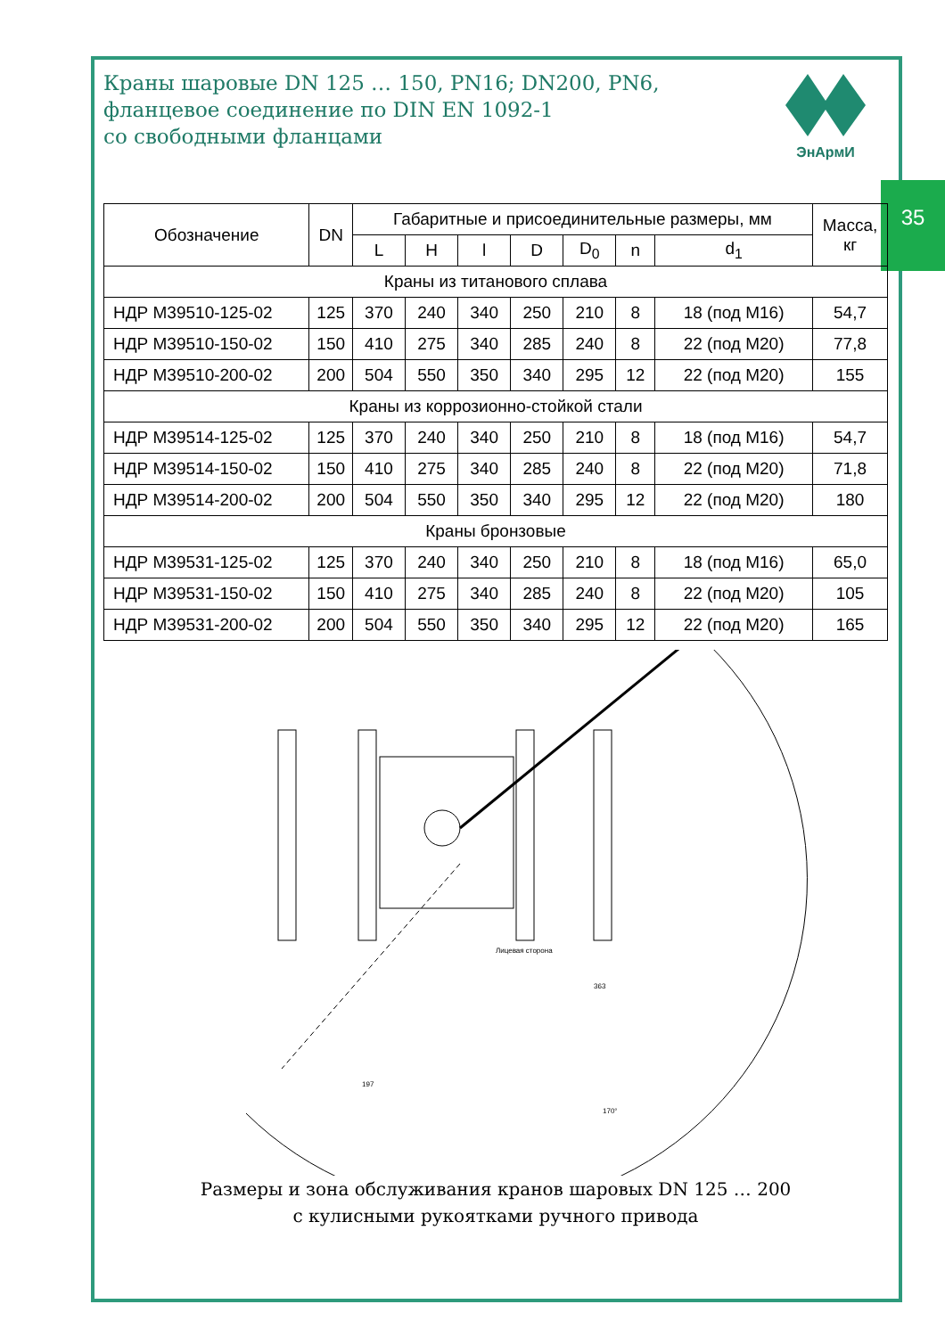35
Краны шаровые DN 125 … 150, PN16; DN200, PN6,
фланцевое соединение по DIN EN 1092-1
со свободными фланцами
ЭнАрмИ
| Обозначение | DN | Габаритные и присоединительные размеры, мм | | | | | | | Масса, кг |
| --- | --- | --- | --- | --- | --- | --- | --- | --- | --- |
| | | L | H | l | D | D<sub>0</sub> | n | d<sub>1</sub> | |
| Краны из титанового сплава | | | | | | | | | |
| НДР М39510-125-02 | 125 | 370 | 240 | 340 | 250 | 210 | 8 | 18 (под М16) | 54,7 |
| НДР М39510-150-02 | 150 | 410 | 275 | 340 | 285 | 240 | 8 | 22 (под М20) | 77,8 |
| НДР М39510-200-02 | 200 | 504 | 550 | 350 | 340 | 295 | 12 | 22 (под М20) | 155 |
| Краны из коррозионно-стойкой стали | | | | | | | | | |
| НДР М39514-125-02 | 125 | 370 | 240 | 340 | 250 | 210 | 8 | 18 (под М16) | 54,7 |
| НДР М39514-150-02 | 150 | 410 | 275 | 340 | 285 | 240 | 8 | 22 (под М20) | 71,8 |
| НДР М39514-200-02 | 200 | 504 | 550 | 350 | 340 | 295 | 12 | 22 (под М20) | 180 |
| Краны бронзовые | | | | | | | | | |
| НДР М39531-125-02 | 125 | 370 | 240 | 340 | 250 | 210 | 8 | 18 (под М16) | 65,0 |
| НДР М39531-150-02 | 150 | 410 | 275 | 340 | 285 | 240 | 8 | 22 (под М20) | 105 |
| НДР М39531-200-02 | 200 | 504 | 550 | 350 | 340 | 295 | 12 | 22 (под М20) | 165 |
170°
197
363
Лицевая сторона
Размеры и зона обслуживания кранов шаровых DN 125 … 200
с кулисными рукоятками ручного привода